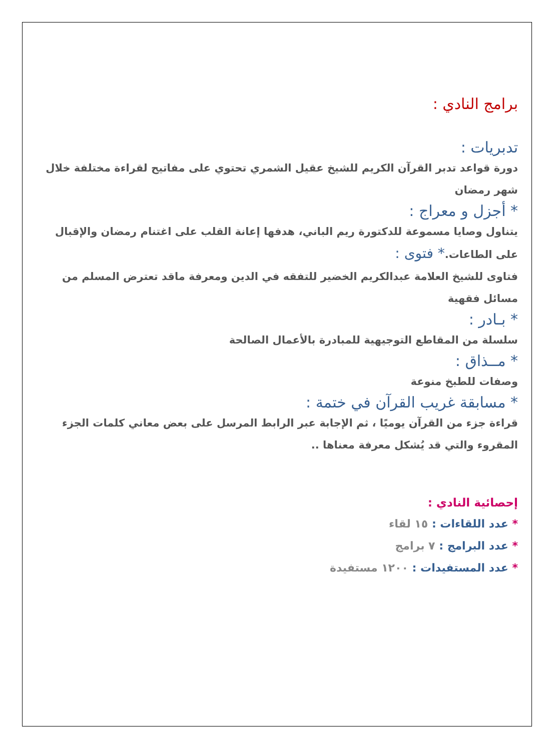برامج النادي :
تدبريات :
دورة قواعد تدبر القرآن الكريم للشيخ عقيل الشمري تحتوي على مفاتيح لقراءة مختلفة خلال شهر رمضان
* أجزل و معراج :
يتناول وصايا مسموعة للدكتورة ريم الباني، هدفها إعانة القلب على اغتنام رمضان والإقبال على الطاعات.* فتوى :
فتاوى للشيخ العلامة عبدالكريم الخضير للتفقه في الدين ومعرفة ماقد تعترض المسلم من مسائل فقهية
* بـادر :
سلسلة من المقاطع التوجيهية للمبادرة بالأعمال الصالحة
* مــذاق :
وصفات للطبخ منوعة
* مسابقة غريب القرآن في ختمة :
قراءة جزء من القرآن يوميًا ، ثم الإجابة عبر الرابط المرسل على بعض معاني كلمات الجزء المقروء والتي قد يُشكل معرفة معناها ..
إحصائية النادي :
* عدد اللقاءات : ١٥ لقاء
* عدد البرامج : ٧ برامج
* عدد المستفيدات : ١٢٠٠ مستفيدة